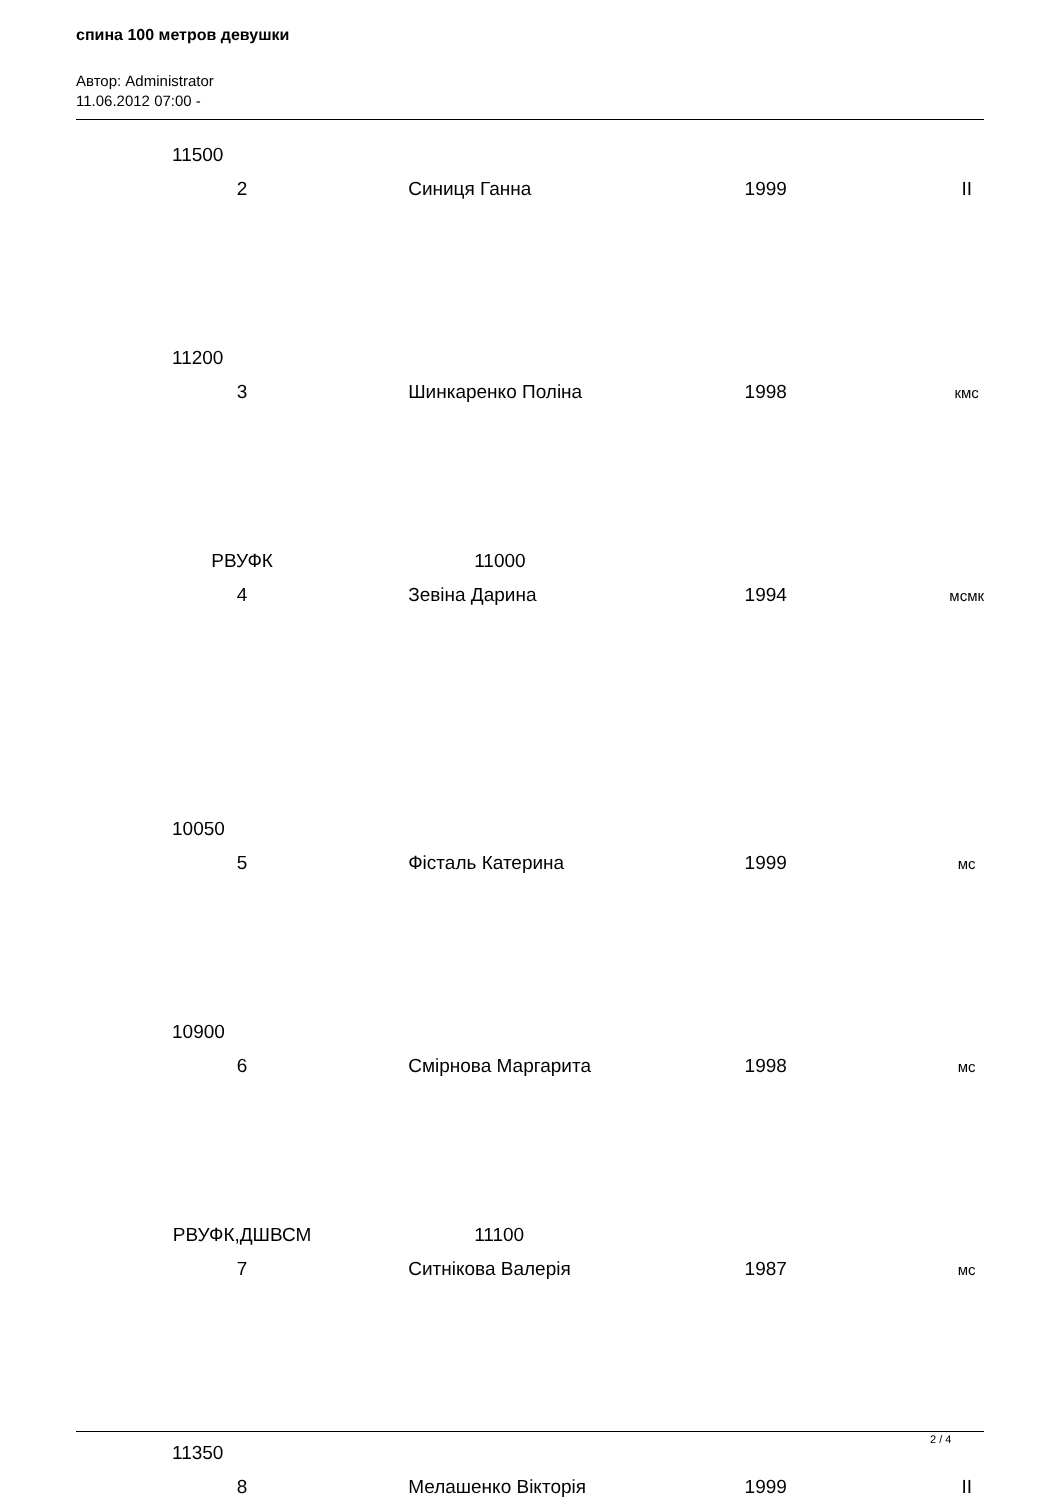спина 100 метров девушки
Автор: Administrator
11.06.2012 07:00 -
| 11500 | | | |
| 2 | Синиця Ганна | 1999 | II |
| 11200 | | | |
| 3 | Шинкаренко Поліна | 1998 | кмс |
| РВУФК | 11000 | | |
| 4 | Зевіна Дарина | 1994 | мсмк |
| 10050 | | | |
| 5 | Фісталь Катерина | 1999 | мс |
| 10900 | | | |
| 6 | Смірнова Маргарита | 1998 | мс |
| РВУФК,ДШВСМ | 11100 | | |
| 7 | Ситнікова Валерія | 1987 | мс |
| 11350 | | | |
| 8 | Мелашенко Вікторія | 1999 | II |
2 / 4